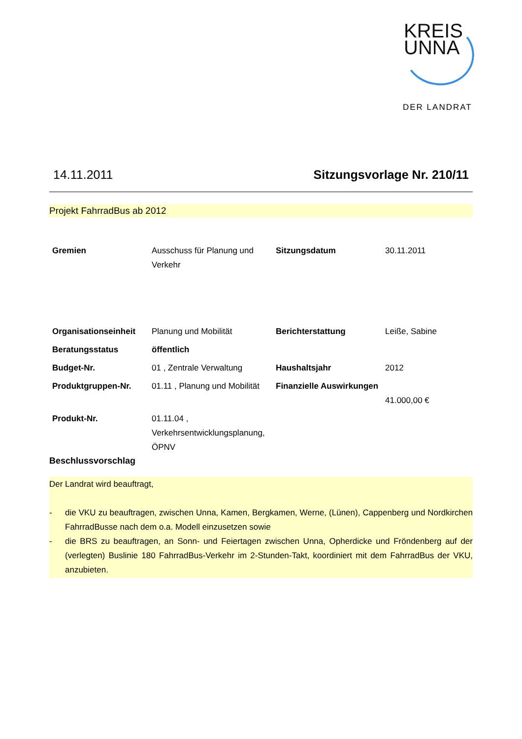KREIS
UNNA
DER LANDRAT
14.11.2011 Sitzungsvorlage Nr. 210/11
Projekt FahrradBus ab 2012
| Gremien | Ausschuss für Planung und Verkehr | Sitzungsdatum | 30.11.2011 |
| Organisationseinheit | Planung und Mobilität | Berichterstattung | Leiße, Sabine |
| Beratungsstatus | öffentlich | | |
| Budget-Nr. | 01 , Zentrale Verwaltung | Haushaltsjahr | 2012 |
| Produktgruppen-Nr. | 01.11 , Planung und Mobilität | Finanzielle Auswirkungen | 41.000,00 € |
| Produkt-Nr. | 01.11.04 , Verkehrsentwicklungsplanung, ÖPNV | | |
Beschlussvorschlag
Der Landrat wird beauftragt,
- die VKU zu beauftragen, zwischen Unna, Kamen, Bergkamen, Werne, (Lünen), Cappenberg und Nordkirchen FahrradBusse nach dem o.a. Modell einzusetzen sowie
- die BRS zu beauftragen, an Sonn- und Feiertagen zwischen Unna, Opherdicke und Fröndenberg auf der (verlegten) Buslinie 180 FahrradBus-Verkehr im 2-Stunden-Takt, koordiniert mit dem FahrradBus der VKU, anzubieten.